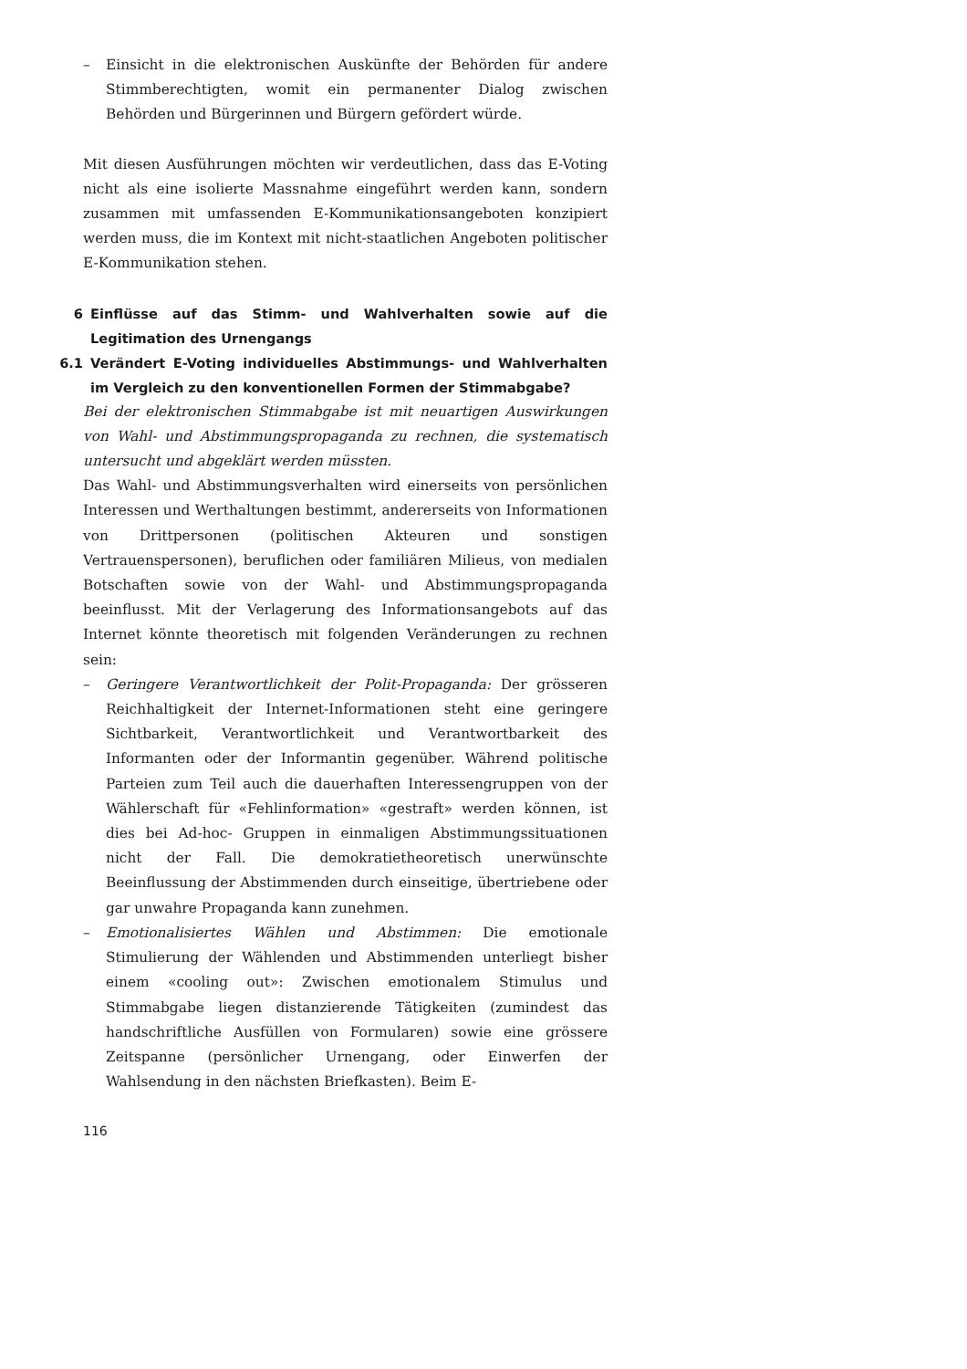– Einsicht in die elektronischen Auskünfte der Behörden für andere Stimmberechtigten, womit ein permanenter Dialog zwischen Behörden und Bürgerinnen und Bürgern gefördert würde.
Mit diesen Ausführungen möchten wir verdeutlichen, dass das E-Voting nicht als eine isolierte Massnahme eingeführt werden kann, sondern zusammen mit umfassenden E-Kommunikationsangeboten konzipiert werden muss, die im Kontext mit nicht-staatlichen Angeboten politischer E-Kommunikation stehen.
6 Einflüsse auf das Stimm- und Wahlverhalten sowie auf die Legitimation des Urnengangs
6.1 Verändert E-Voting individuelles Abstimmungs- und Wahlverhalten im Vergleich zu den konventionellen Formen der Stimmabgabe?
Bei der elektronischen Stimmabgabe ist mit neuartigen Auswirkungen von Wahl- und Abstimmungspropaganda zu rechnen, die systematisch untersucht und abgeklärt werden müssten.
Das Wahl- und Abstimmungsverhalten wird einerseits von persönlichen Interessen und Werthaltungen bestimmt, andererseits von Informationen von Drittpersonen (politischen Akteuren und sonstigen Vertrauenspersonen), beruflichen oder familiären Milieus, von medialen Botschaften sowie von der Wahl- und Abstimmungspropaganda beeinflusst. Mit der Verlagerung des Informationsangebots auf das Internet könnte theoretisch mit folgenden Veränderungen zu rechnen sein:
– Geringere Verantwortlichkeit der Polit-Propaganda: Der grösseren Reichhaltigkeit der Internet-Informationen steht eine geringere Sichtbarkeit, Verantwortlichkeit und Verantwortbarkeit des Informanten oder der Informantin gegenüber. Während politische Parteien zum Teil auch die dauerhaften Interessengruppen von der Wählerschaft für «Fehlinformation» «gestraft» werden können, ist dies bei Ad-hoc- Gruppen in einmaligen Abstimmungssituationen nicht der Fall. Die demokratietheoretisch unerwünschte Beeinflussung der Abstimmenden durch einseitige, übertriebene oder gar unwahre Propaganda kann zunehmen.
– Emotionalisiertes Wählen und Abstimmen: Die emotionale Stimulierung der Wählenden und Abstimmenden unterliegt bisher einem «cooling out»: Zwischen emotionalem Stimulus und Stimmabgabe liegen distanzierende Tätigkeiten (zumindest das handschriftliche Ausfüllen von Formularen) sowie eine grössere Zeitspanne (persönlicher Urnengang, oder Einwerfen der Wahlsendung in den nächsten Briefkasten). Beim E-
116